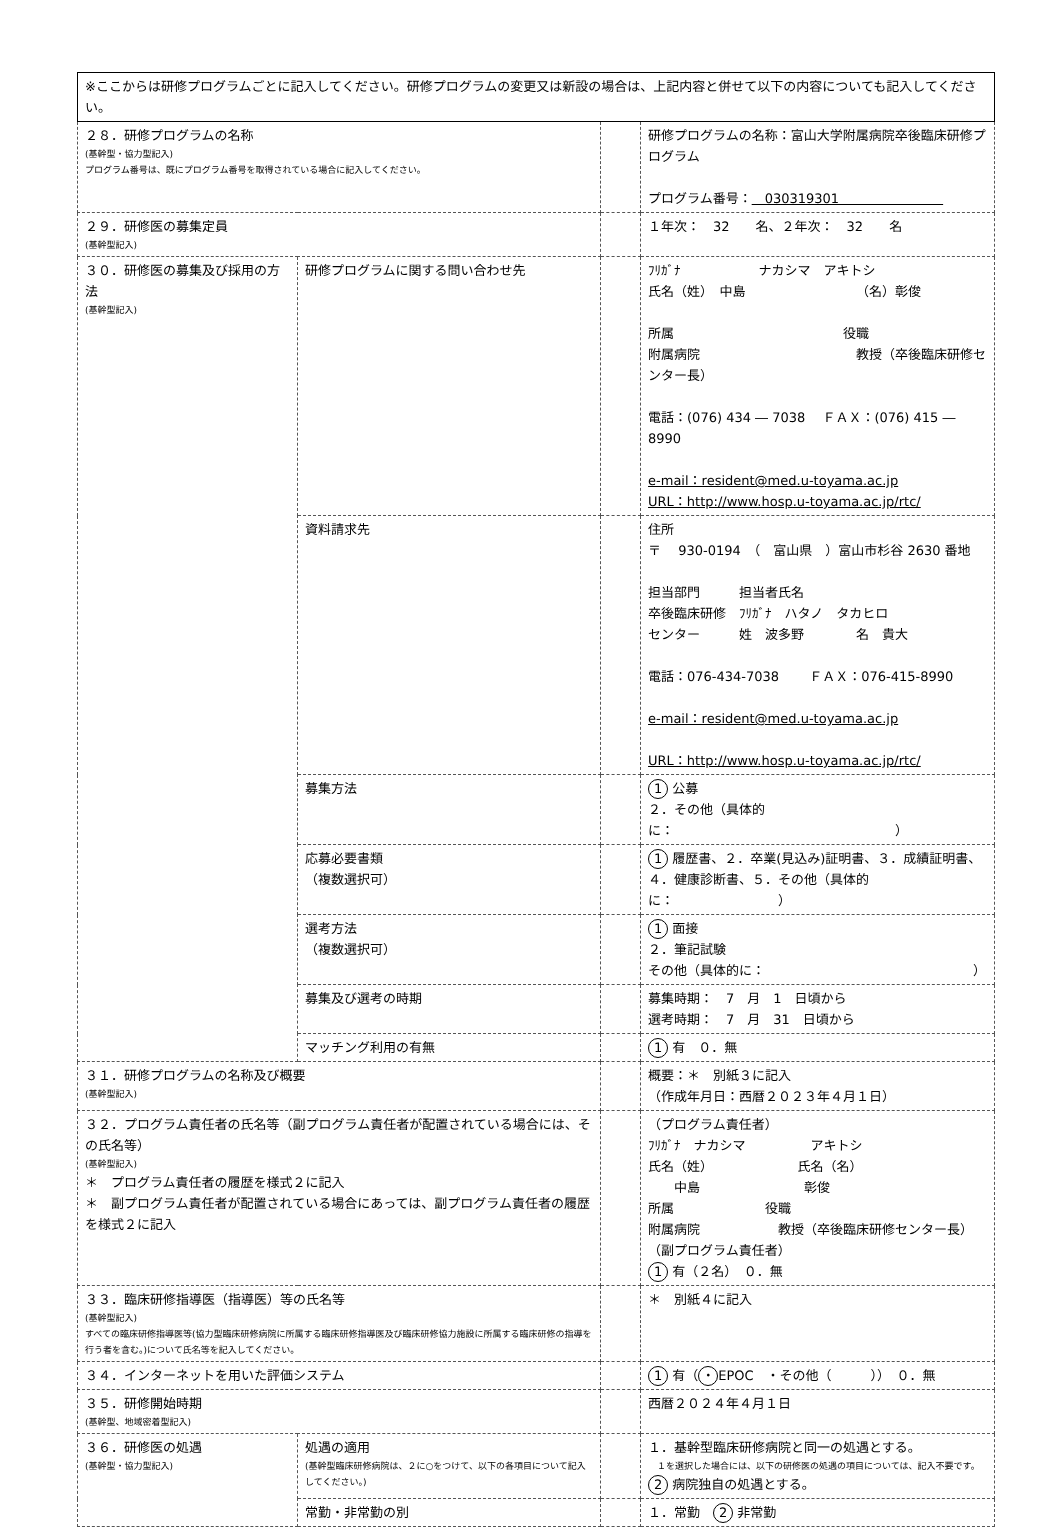| ※ここからは研修プログラムごとに記入してください。研修プログラムの変更又は新設の場合は、上記内容と併せて以下の内容についても記入してください。 | | | |
| ２８．研修プログラムの名称 (基幹型・協力型記入) プログラム番号は、既にプログラム番号を取得されている場合に記入してください。 | | | 研修プログラムの名称：富山大学附属病院卒後臨床研修プログラム プログラム番号： 030319301 |
| ２９．研修医の募集定員 (基幹型記入) | | | １年次： 32 名、２年次： 32 名 |
| ３０．研修医の募集及び採用の方法 (基幹型記入) | 研修プログラムに関する問い合わせ先 | | ﾌﾘｶﾞﾅ ナカシマ アキトシ 氏名（姓） 中島 （名）彰俊 所属 役職 附属病院 教授（卒後臨床研修センター長） 電話：(076) 434 ― 7038 ＦＡＸ：(076) 415 ― 8990 e-mail：resident@med.u-toyama.ac.jp URL：http://www.hosp.u-toyama.ac.jp/rtc/ |
| | 資料請求先 | | 住所 〒 930-0194 （ 富山県 ）富山市杉谷 2630 番地 担当部門 担当者氏名 卒後臨床研修 ﾌﾘｶﾞﾅ ハタノ タカヒロ センター 姓 波多野 名 貴大 電話：076-434-7038 ＦＡＸ：076-415-8990 e-mail：resident@med.u-toyama.ac.jp URL：http://www.hosp.u-toyama.ac.jp/rtc/ |
| | 募集方法 | | 1 公募 ２．その他（具体的に： ） |
| | 応募必要書類 （複数選択可） | | 1 履歴書、２．卒業(見込み)証明書、３．成績証明書、 ４．健康診断書、５．その他（具体的に： ） |
| | 選考方法 （複数選択可） | | 1 面接 ２．筆記試験 その他（具体的に： ） |
| | 募集及び選考の時期 | | 募集時期： 7 月 1 日頃から 選考時期： 7 月 31 日頃から |
| | マッチング利用の有無 | | 1 有 ０．無 |
| ３１．研修プログラムの名称及び概要 (基幹型記入) | | | 概要：＊ 別紙３に記入 （作成年月日：西暦２０２３年４月１日） |
| ３２．プログラム責任者の氏名等（副プログラム責任者が配置されている場合には、その氏名等） (基幹型記入) ＊ プログラム責任者の履歴を様式２に記入 ＊ 副プログラム責任者が配置されている場合にあっては、副プログラム責任者の履歴を様式２に記入 | | | （プログラム責任者） ﾌﾘｶﾞﾅ ナカシマ アキトシ 氏名（姓） 氏名（名） 中島 彰俊 所属 役職 附属病院 教授（卒後臨床研修センター長） （副プログラム責任者） 1 有（２名） ０．無 |
| ３３．臨床研修指導医（指導医）等の氏名等 (基幹型記入) すべての臨床研修指導医等(協力型臨床研修病院に所属する臨床研修指導医及び臨床研修協力施設に所属する臨床研修の指導を行う者を含む。)について氏名等を記入してください。 | | | ＊ 別紙４に記入 |
| ３４．インターネットを用いた評価システム | | | 1 有（ ・ EPOC ・その他（ ）） ０．無 |
| ３５．研修開始時期 (基幹型、地域密着型記入) | | | 西暦２０２４年４月１日 |
| ３６．研修医の処遇 (基幹型・協力型記入) | 処遇の適用 (基幹型臨床研修病院は、２に○をつけて、以下の各項目について記入してください。) | | １．基幹型臨床研修病院と同一の処遇とする。 １を選択した場合には、以下の研修医の処遇の項目については、記入不要です。 2 病院独自の処遇とする。 |
| | 常勤・非常勤の別 | | １．常勤 2 非常勤 |